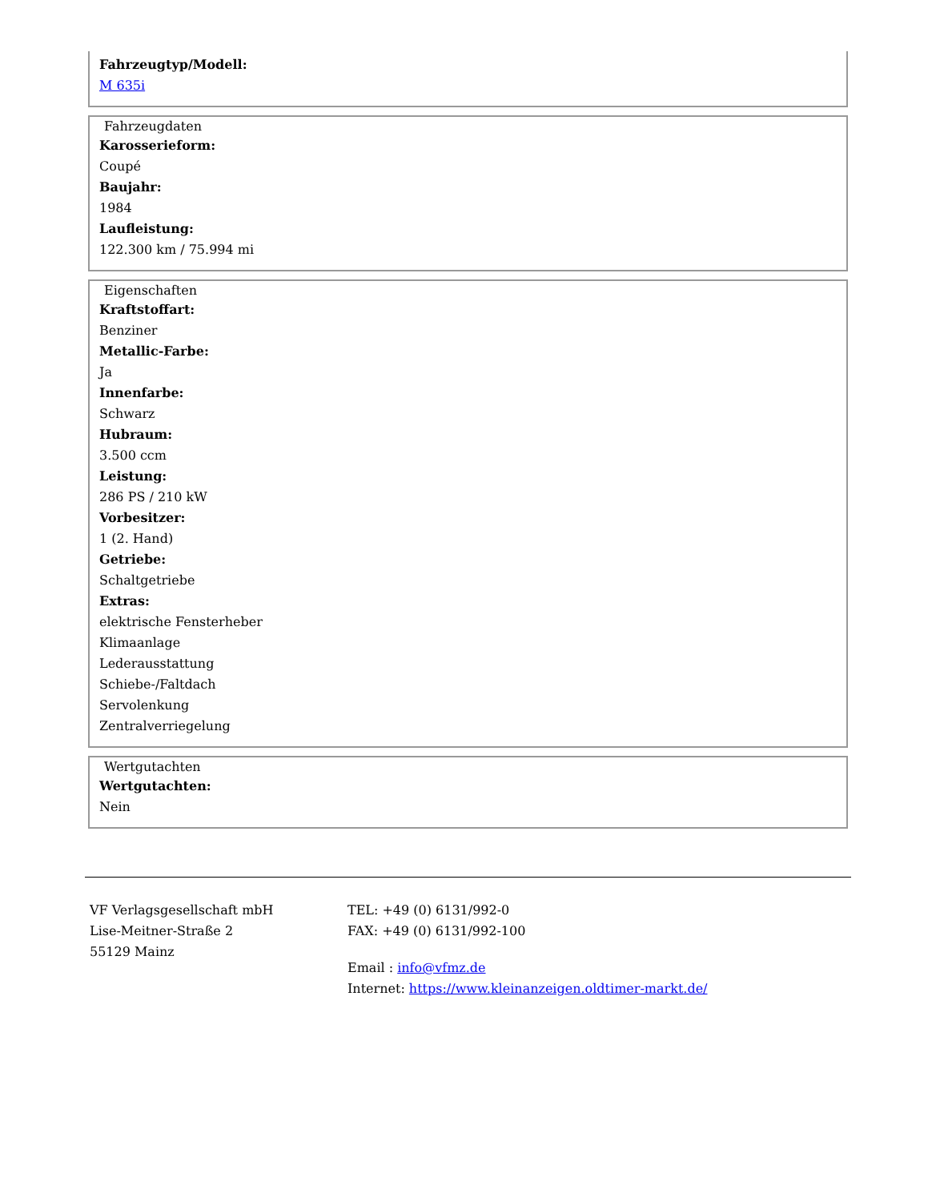Fahrzeugtyp/Modell:
M 635i
Fahrzeugdaten
Karosserieform:
Coupé
Baujahr:
1984
Laufleistung:
122.300 km / 75.994 mi
Eigenschaften
Kraftstoffart:
Benziner
Metallic-Farbe:
Ja
Innenfarbe:
Schwarz
Hubraum:
3.500 ccm
Leistung:
286 PS / 210 kW
Vorbesitzer:
1 (2. Hand)
Getriebe:
Schaltgetriebe
Extras:
elektrische Fensterheber
Klimaanlage
Lederausstattung
Schiebe-/Faltdach
Servolenkung
Zentralverriegelung
Wertgutachten
Wertgutachten:
Nein
VF Verlagsgesellschaft mbH
Lise-Meitner-Straße 2
55129 Mainz
TEL: +49 (0) 6131/992-0
FAX: +49 (0) 6131/992-100
Email : info@vfmz.de
Internet: https://www.kleinanzeigen.oldtimer-markt.de/